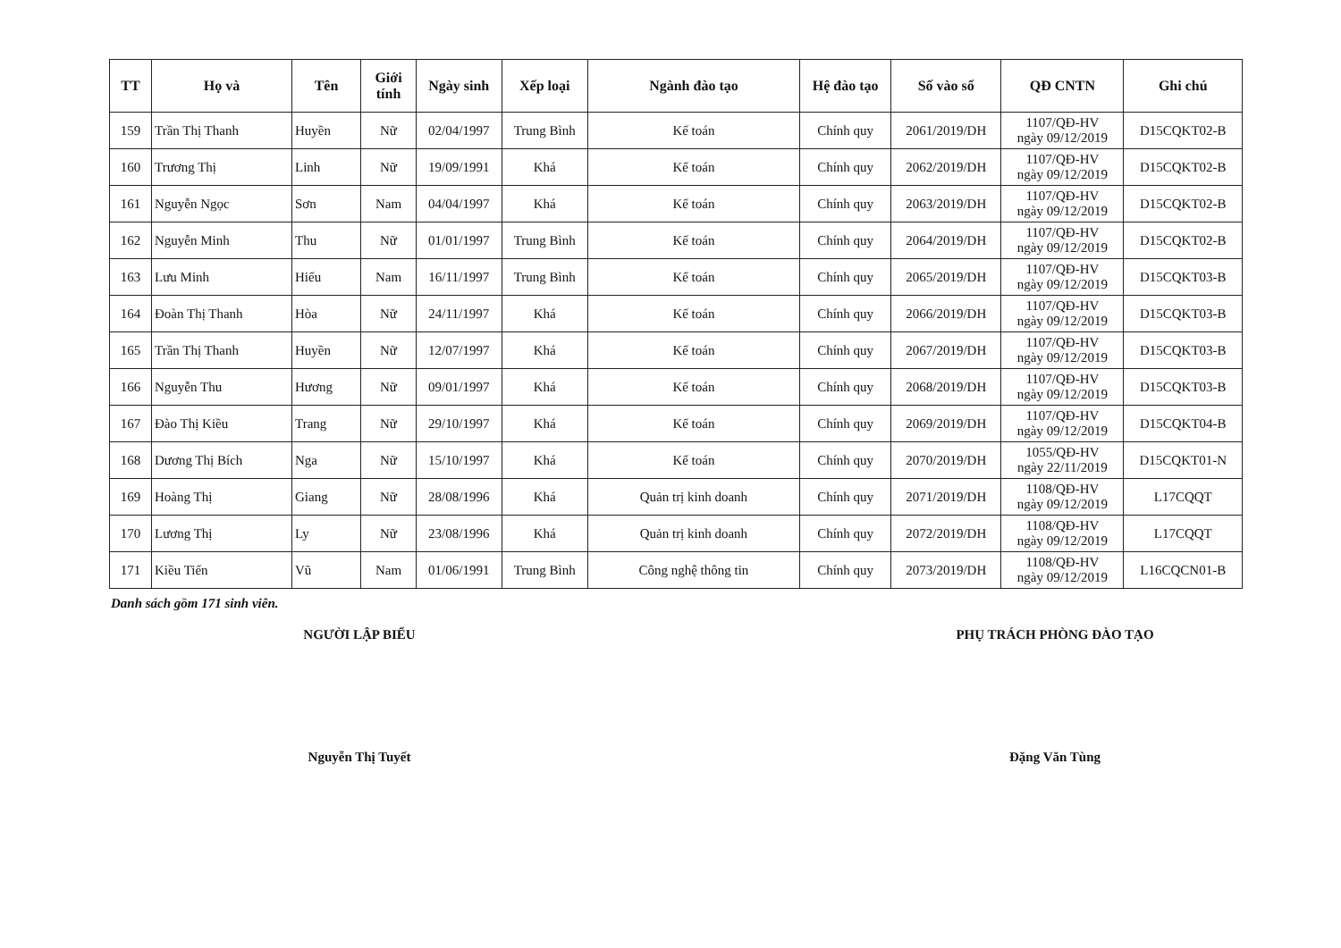| TT | Họ và | Tên | Giới tính | Ngày sinh | Xếp loại | Ngành đào tạo | Hệ đào tạo | Số vào sổ | QĐ CNTN | Ghi chú |
| --- | --- | --- | --- | --- | --- | --- | --- | --- | --- | --- |
| 159 | Trần Thị Thanh | Huyền | Nữ | 02/04/1997 | Trung Bình | Kế toán | Chính quy | 2061/2019/DH | 1107/QĐ-HV ngày 09/12/2019 | D15CQKT02-B |
| 160 | Trương Thị | Linh | Nữ | 19/09/1991 | Khá | Kế toán | Chính quy | 2062/2019/DH | 1107/QĐ-HV ngày 09/12/2019 | D15CQKT02-B |
| 161 | Nguyễn Ngọc | Sơn | Nam | 04/04/1997 | Khá | Kế toán | Chính quy | 2063/2019/DH | 1107/QĐ-HV ngày 09/12/2019 | D15CQKT02-B |
| 162 | Nguyễn Minh | Thu | Nữ | 01/01/1997 | Trung Bình | Kế toán | Chính quy | 2064/2019/DH | 1107/QĐ-HV ngày 09/12/2019 | D15CQKT02-B |
| 163 | Lưu Minh | Hiếu | Nam | 16/11/1997 | Trung Bình | Kế toán | Chính quy | 2065/2019/DH | 1107/QĐ-HV ngày 09/12/2019 | D15CQKT03-B |
| 164 | Đoàn Thị Thanh | Hòa | Nữ | 24/11/1997 | Khá | Kế toán | Chính quy | 2066/2019/DH | 1107/QĐ-HV ngày 09/12/2019 | D15CQKT03-B |
| 165 | Trần Thị Thanh | Huyền | Nữ | 12/07/1997 | Khá | Kế toán | Chính quy | 2067/2019/DH | 1107/QĐ-HV ngày 09/12/2019 | D15CQKT03-B |
| 166 | Nguyễn Thu | Hương | Nữ | 09/01/1997 | Khá | Kế toán | Chính quy | 2068/2019/DH | 1107/QĐ-HV ngày 09/12/2019 | D15CQKT03-B |
| 167 | Đào Thị Kiều | Trang | Nữ | 29/10/1997 | Khá | Kế toán | Chính quy | 2069/2019/DH | 1107/QĐ-HV ngày 09/12/2019 | D15CQKT04-B |
| 168 | Dương Thị Bích | Nga | Nữ | 15/10/1997 | Khá | Kế toán | Chính quy | 2070/2019/DH | 1055/QĐ-HV ngày 22/11/2019 | D15CQKT01-N |
| 169 | Hoàng Thị | Giang | Nữ | 28/08/1996 | Khá | Quản trị kinh doanh | Chính quy | 2071/2019/DH | 1108/QĐ-HV ngày 09/12/2019 | L17CQQT |
| 170 | Lương Thị | Ly | Nữ | 23/08/1996 | Khá | Quản trị kinh doanh | Chính quy | 2072/2019/DH | 1108/QĐ-HV ngày 09/12/2019 | L17CQQT |
| 171 | Kiều Tiến | Vũ | Nam | 01/06/1991 | Trung Bình | Công nghệ thông tin | Chính quy | 2073/2019/DH | 1108/QĐ-HV ngày 09/12/2019 | L16CQCN01-B |
Danh sách gồm 171 sinh viên.
NGƯỜI LẬP BIỂU
Nguyễn Thị Tuyết
PHỤ TRÁCH PHÒNG ĐÀO TẠO
Đặng Văn Tùng